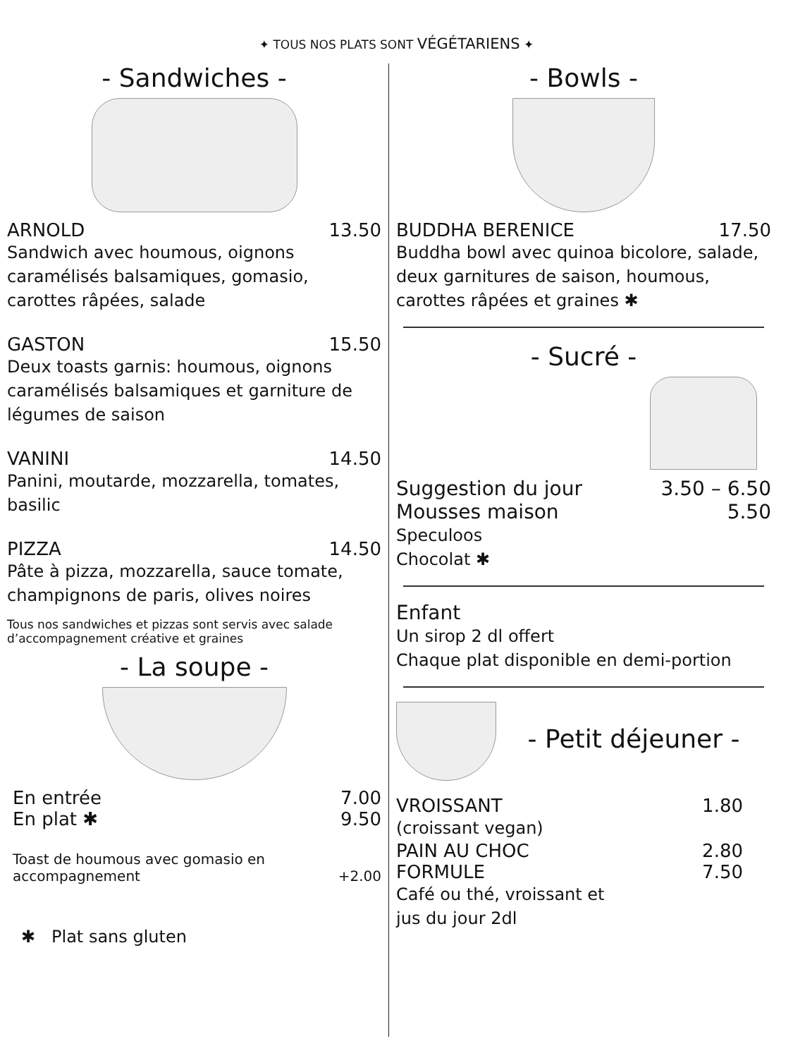✦ TOUS NOS PLATS SONT VÉGÉTARIENS ✦
- Sandwiches -
ARNOLD 13.50
Sandwich avec houmous, oignons caramélisés balsamiques, gomasio, carottes râpées, salade
GASTON 15.50
Deux toasts garnis: houmous, oignons caramélisés balsamiques et garniture de légumes de saison
VANINI 14.50
Panini, moutarde, mozzarella, tomates, basilic
PIZZA 14.50
Pâte à pizza, mozzarella, sauce tomate, champignons de paris, olives noires
Tous nos sandwiches et pizzas sont servis avec salade d’accompagnement créative et graines
- La soupe -
En entrée 7.00
En plat ✱ 9.50
Toast de houmous avec gomasio en
accompagnement +2.00
✱ Plat sans gluten
- Bowls -
BUDDHA BERENICE 17.50
Buddha bowl avec quinoa bicolore, salade, deux garnitures de saison, houmous, carottes râpées et graines ✱
- Sucré -
Suggestion du jour 3.50 – 6.50
Mousses maison 5.50
Speculoos
Chocolat ✱
Enfant
Un sirop 2 dl offert
Chaque plat disponible en demi-portion
- Petit déjeuner -
VROISSANT 1.80
(croissant vegan)
PAIN AU CHOC 2.80
FORMULE 7.50
Café ou thé, vroissant et
jus du jour 2dl